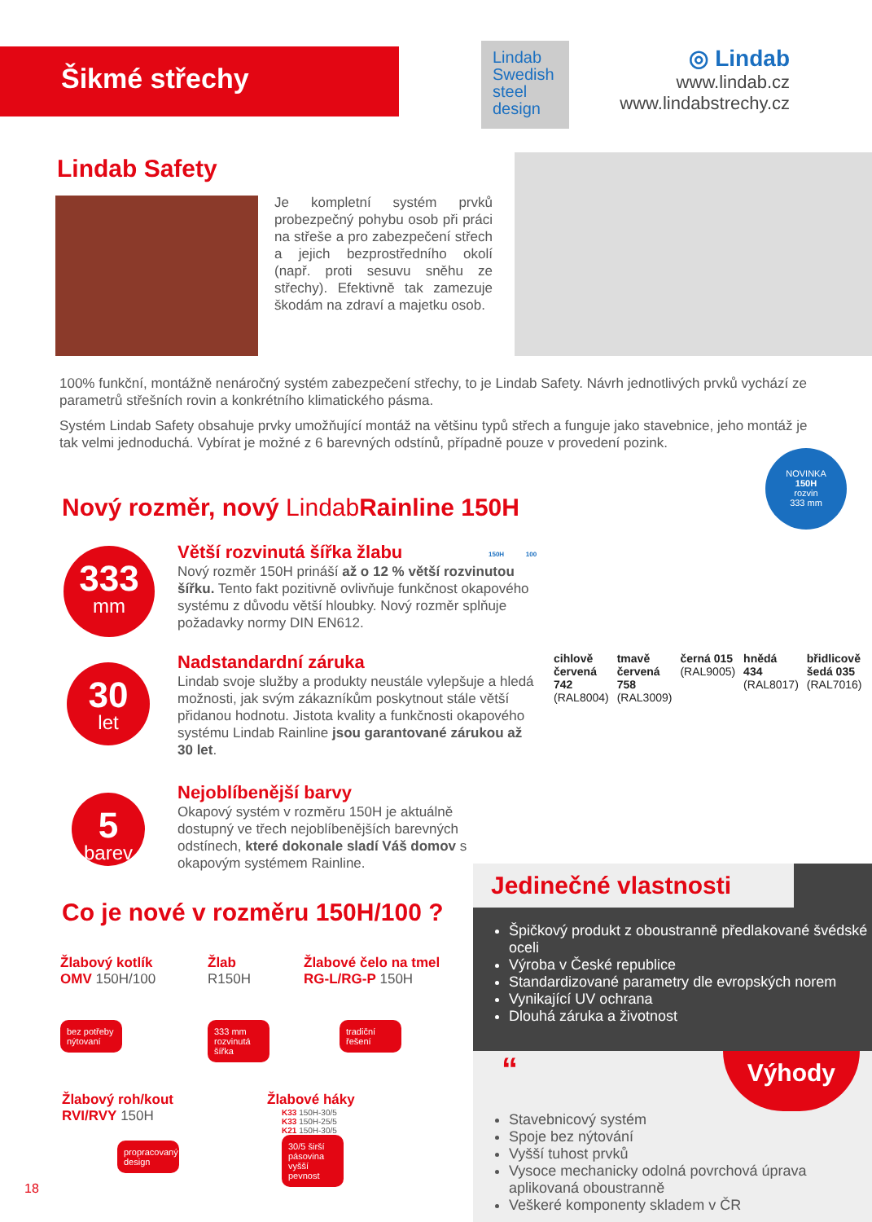Šikmé střechy
Lindab
Swedish
steel
design
◎ Lindab
www.lindab.cz
www.lindabstrechy.cz
Lindab Safety
Je kompletní systém prvků probezpečný pohybu osob při práci na střeše a pro zabezpečení střech a jejich bezprostředního okolí (např. proti sesuvu sněhu ze střechy). Efektivně tak zamezuje škodám na zdraví a majetku osob.
100% funkční, montážně nenáročný systém zabezpečení střechy, to je Lindab Safety. Návrh jednotlivých prvků vychází ze parametrů střešních rovin a konkrétního klimatického pásma.
Systém Lindab Safety obsahuje prvky umožňující montáž na většinu typů střech a funguje jako stavebnice, jeho montáž je tak velmi jednoduchá. Vybírat je možné z 6 barevných odstínů, případně pouze v provedení pozink.
NOVINKA
150H
rozvin
333 mm
Nový rozměr, nový Lindab Rainline 150H
333
mm
Větší rozvinutá šířka žlabu
Nový rozměr 150H prináší až o 12 % větší rozvinutou šířku. Tento fakt pozitivně ovlivňuje funkčnost okapového systému z důvodu větší hloubky. Nový rozměr splňuje požadavky normy DIN EN612.
150H 100
30
let
Nadstandardní záruka
Lindab svoje služby a produkty neustále vylepšuje a hledá možnosti, jak svým zákazníkům poskytnout stále větší přidanou hodnotu. Jistota kvality a funkčnosti okapového systému Lindab Rainline jsou garantované zárukou až 30 let.
5
barev
Nejoblíbenější barvy
Okapový systém v rozměru 150H je aktuálně dostupný ve třech nejoblíbenějších barevných odstínech, které dokonale sladí Váš domov s okapovým systémem Rainline.
cihlově červená 742 (RAL8004) tmavě červená 758 (RAL3009) černá 015 (RAL9005) hnědá 434 (RAL8017) břidlicově šedá 035 (RAL7016)
Co je nové v rozměru 150H/100 ?
Žlabový kotlík
OMV 150H/100
bez potřeby nýtovaní
Žlab
R150H
333 mm rozvinutá šířka
Žlabové čelo na tmel
RG-L/RG-P 150H
tradiční řešení
Žlabový roh/kout
RVI/RVY 150H
propracovaný design
Žlabové háky
K33 150H-30/5
K33 150H-25/5
K21 150H-30/5
30/5 širší pásovina vyšší pevnost
18
Jedinečné vlastnosti
Špičkový produkt z oboustranně předlakované švédské oceli
Výroba v České republice
Standardizované parametry dle evropských norem
Vynikající UV ochrana
Dlouhá záruka a životnost
“Výhody
Stavebnicový systém
Spoje bez nýtování
Vyšší tuhost prvků
Vysoce mechanicky odolná povrchová úprava aplikovaná oboustranně
Veškeré komponenty skladem v ČR